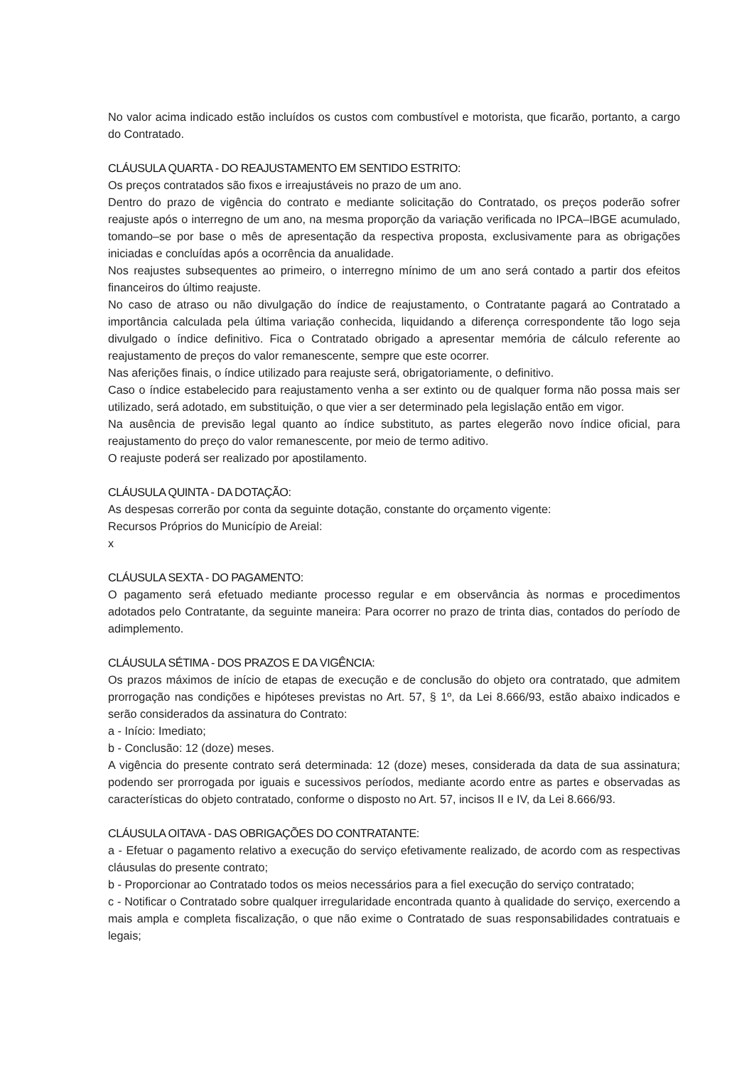No valor acima indicado estão incluídos os custos com combustível e motorista, que ficarão, portanto, a cargo do Contratado.
CLÁUSULA QUARTA - DO REAJUSTAMENTO EM SENTIDO ESTRITO:
Os preços contratados são fixos e irreajustáveis no prazo de um ano.
Dentro do prazo de vigência do contrato e mediante solicitação do Contratado, os preços poderão sofrer reajuste após o interregno de um ano, na mesma proporção da variação verificada no IPCA–IBGE acumulado, tomando–se por base o mês de apresentação da respectiva proposta, exclusivamente para as obrigações iniciadas e concluídas após a ocorrência da anualidade.
Nos reajustes subsequentes ao primeiro, o interregno mínimo de um ano será contado a partir dos efeitos financeiros do último reajuste.
No caso de atraso ou não divulgação do índice de reajustamento, o Contratante pagará ao Contratado a importância calculada pela última variação conhecida, liquidando a diferença correspondente tão logo seja divulgado o índice definitivo. Fica o Contratado obrigado a apresentar memória de cálculo referente ao reajustamento de preços do valor remanescente, sempre que este ocorrer.
Nas aferições finais, o índice utilizado para reajuste será, obrigatoriamente, o definitivo.
Caso o índice estabelecido para reajustamento venha a ser extinto ou de qualquer forma não possa mais ser utilizado, será adotado, em substituição, o que vier a ser determinado pela legislação então em vigor.
Na ausência de previsão legal quanto ao índice substituto, as partes elegerão novo índice oficial, para reajustamento do preço do valor remanescente, por meio de termo aditivo.
O reajuste poderá ser realizado por apostilamento.
CLÁUSULA QUINTA - DA DOTAÇÃO:
As despesas correrão por conta da seguinte dotação, constante do orçamento vigente:
Recursos Próprios do Município de Areial:
x
CLÁUSULA SEXTA - DO PAGAMENTO:
O pagamento será efetuado mediante processo regular e em observância às normas e procedimentos adotados pelo Contratante, da seguinte maneira: Para ocorrer no prazo de trinta dias, contados do período de adimplemento.
CLÁUSULA SÉTIMA - DOS PRAZOS E DA VIGÊNCIA:
Os prazos máximos de início de etapas de execução e de conclusão do objeto ora contratado, que admitem prorrogação nas condições e hipóteses previstas no Art. 57, § 1º, da Lei 8.666/93, estão abaixo indicados e serão considerados da assinatura do Contrato:
a - Início: Imediato;
b - Conclusão: 12 (doze) meses.
A vigência do presente contrato será determinada: 12 (doze) meses, considerada da data de sua assinatura; podendo ser prorrogada por iguais e sucessivos períodos, mediante acordo entre as partes e observadas as características do objeto contratado, conforme o disposto no Art. 57, incisos II e IV, da Lei 8.666/93.
CLÁUSULA OITAVA - DAS OBRIGAÇÕES DO CONTRATANTE:
a - Efetuar o pagamento relativo a execução do serviço efetivamente realizado, de acordo com as respectivas cláusulas do presente contrato;
b - Proporcionar ao Contratado todos os meios necessários para a fiel execução do serviço contratado;
c - Notificar o Contratado sobre qualquer irregularidade encontrada quanto à qualidade do serviço, exercendo a mais ampla e completa fiscalização, o que não exime o Contratado de suas responsabilidades contratuais e legais;